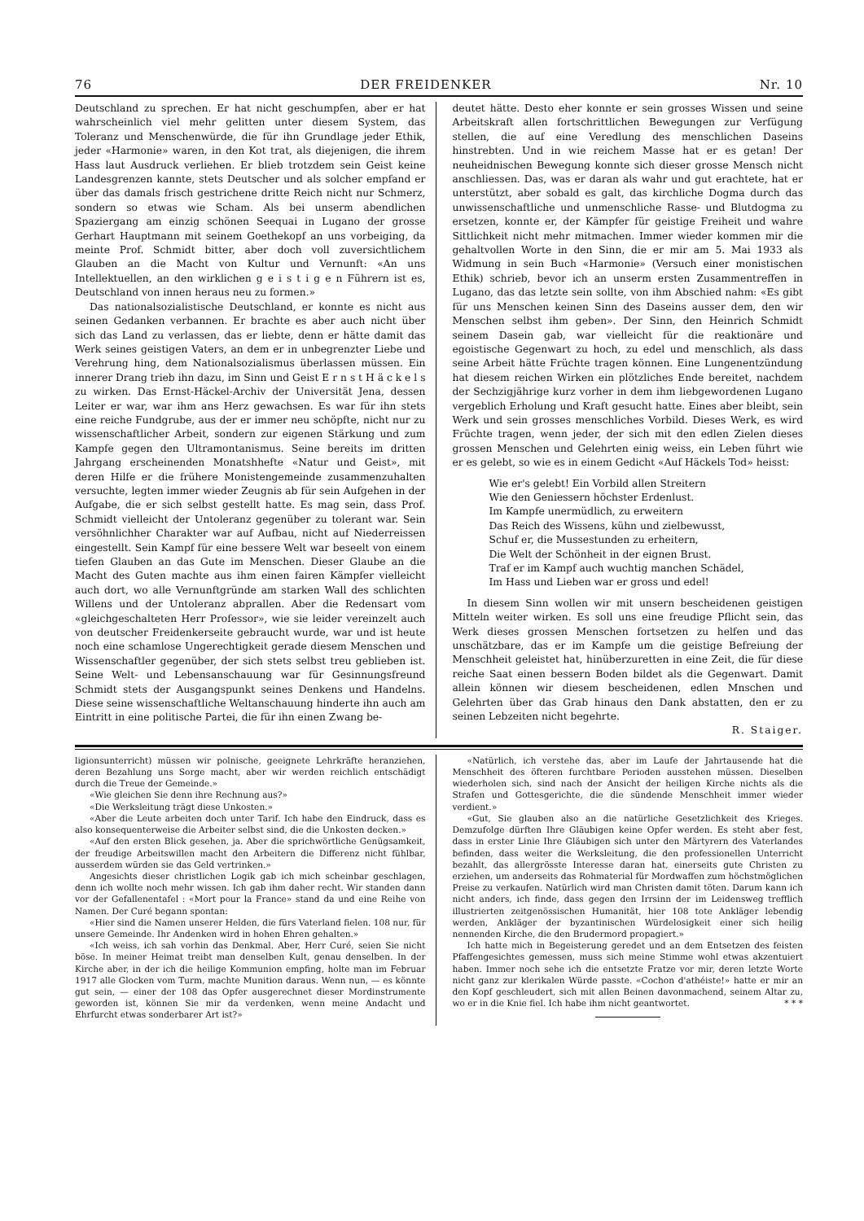76 DER FREIDENKER Nr. 10
Deutschland zu sprechen. Er hat nicht geschumpfen, aber er hat wahrscheinlich viel mehr gelitten unter diesem System, das Toleranz und Menschenwürde, die für ihn Grundlage jeder Ethik, jeder «Harmonie» waren, in den Kot trat, als diejenigen, die ihrem Hass laut Ausdruck verliehen. Er blieb trotzdem sein Geist keine Landesgrenzen kannte, stets Deutscher und als solcher empfand er über das damals frisch gestrichene dritte Reich nicht nur Schmerz, sondern so etwas wie Scham. Als bei unserm abendlichen Spaziergang am einzig schönen Seequai in Lugano der grosse Gerhart Hauptmann mit seinem Goethekopf an uns vorbeiging, da meinte Prof. Schmidt bitter, aber doch voll zuversichtlichem Glauben an die Macht von Kultur und Vernunft: «An uns Intellektuellen, an den wirklichen g e i s t i g e n Führern ist es, Deutschland von innen heraus neu zu formen.»
Das nationalsozialistische Deutschland, er konnte es nicht aus seinen Gedanken verbannen. Er brachte es aber auch nicht über sich das Land zu verlassen, das er liebte, denn er hätte damit das Werk seines geistigen Vaters, an dem er in unbegrenzter Liebe und Verehrung hing, dem Nationalsozialismus überlassen müssen. Ein innerer Drang trieb ihn dazu, im Sinn und Geist E r n s t H ä c k e l s zu wirken. Das Ernst-Häckel-Archiv der Universität Jena, dessen Leiter er war, war ihm ans Herz gewachsen. Es war für ihn stets eine reiche Fundgrube, aus der er immer neu schöpfte, nicht nur zu wissenschaftlicher Arbeit, sondern zur eigenen Stärkung und zum Kampfe gegen den Ultramontanismus. Seine bereits im dritten Jahrgang erscheinenden Monatshhefte «Natur und Geist», mit deren Hilfe er die frühere Monistengemeinde zusammenzuhalten versuchte, legten immer wieder Zeugnis ab für sein Aufgehen in der Aufgabe, die er sich selbst gestellt hatte. Es mag sein, dass Prof. Schmidt vielleicht der Untoleranz gegenüber zu tolerant war. Sein versöhnlichher Charakter war auf Aufbau, nicht auf Niederreissen eingestellt. Sein Kampf für eine bessere Welt war beseelt von einem tiefen Glauben an das Gute im Menschen. Dieser Glaube an die Macht des Guten machte aus ihm einen fairen Kämpfer vielleicht auch dort, wo alle Vernunftgründe am starken Wall des schlichten Willens und der Untoleranz abprallen. Aber die Redensart vom «gleichgeschalteten Herr Professor», wie sie leider vereinzelt auch von deutscher Freidenkerseite gebraucht wurde, war und ist heute noch eine schamlose Ungerechtigkeit gerade diesem Menschen und Wissenschaftler gegenüber, der sich stets selbst treu geblieben ist. Seine Welt- und Lebensanschauung war für Gesinnungsfreund Schmidt stets der Ausgangspunkt seines Denkens und Handelns. Diese seine wissenschaftliche Weltanschauung hinderte ihn auch am Eintritt in eine politische Partei, die für ihn einen Zwang be-
deutet hätte. Desto eher konnte er sein grosses Wissen und seine Arbeitskraft allen fortschrittlichen Bewegungen zur Verfügung stellen, die auf eine Veredlung des menschlichen Daseins hinstrebten. Und in wie reichem Masse hat er es getan! Der neuheidnischen Bewegung konnte sich dieser grosse Mensch nicht anschliessen. Das, was er daran als wahr und gut erachtete, hat er unterstützt, aber sobald es galt, das kirchliche Dogma durch das unwissenschaftliche und unmenschliche Rasse- und Blutdogma zu ersetzen, konnte er, der Kämpfer für geistige Freiheit und wahre Sittlichkeit nicht mehr mitmachen. Immer wieder kommen mir die gehaltvollen Worte in den Sinn, die er mir am 5. Mai 1933 als Widmung in sein Buch «Harmonie» (Versuch einer monistischen Ethik) schrieb, bevor ich an unserm ersten Zusammentreffen in Lugano, das das letzte sein sollte, von ihm Abschied nahm: «Es gibt für uns Menschen keinen Sinn des Daseins ausser dem, den wir Menschen selbst ihm geben». Der Sinn, den Heinrich Schmidt seinem Dasein gab, war vielleicht für die reaktionäre und egoistische Gegenwart zu hoch, zu edel und menschlich, als dass seine Arbeit hätte Früchte tragen können. Eine Lungenentzündung hat diesem reichen Wirken ein plötzliches Ende bereitet, nachdem der Sechzigjährige kurz vorher in dem ihm liebgewordenen Lugano vergeblich Erholung und Kraft gesucht hatte. Eines aber bleibt, sein Werk und sein grosses menschliches Vorbild. Dieses Werk, es wird Früchte tragen, wenn jeder, der sich mit den edlen Zielen dieses grossen Menschen und Gelehrten einig weiss, ein Leben führt wie er es gelebt, so wie es in einem Gedicht «Auf Häckels Tod» heisst:
Wie er's gelebt! Ein Vorbild allen Streitern
Wie den Geniessern höchster Erdenlust.
Im Kampfe unermüdlich, zu erweitern
Das Reich des Wissens, kühn und zielbewusst,
Schuf er, die Mussestunden zu erheitern,
Die Welt der Schönheit in der eignen Brust.
Traf er im Kampf auch wuchtig manchen Schädel,
Im Hass und Lieben war er gross und edel!
In diesem Sinn wollen wir mit unsern bescheidenen geistigen Mitteln weiter wirken. Es soll uns eine freudige Pflicht sein, das Werk dieses grossen Menschen fortsetzen zu helfen und das unschätzbare, das er im Kampfe um die geistige Befreiung der Menschheit geleistet hat, hinüberzuretten in eine Zeit, die für diese reiche Saat einen bessern Boden bildet als die Gegenwart. Damit allein können wir diesem bescheidenen, edlen Mnschen und Gelehrten über das Grab hinaus den Dank abstatten, den er zu seinen Lebzeiten nicht begehrte.
R. Staiger.
ligionsunterricht) müssen wir polnische, geeignete Lehrkräfte heranziehen, deren Bezahlung uns Sorge macht, aber wir werden reichlich entschädigt durch die Treue der Gemeinde.»
«Wie gleichen Sie denn ihre Rechnung aus?»
«Die Werksleitung trägt diese Unkosten.»
«Aber die Leute arbeiten doch unter Tarif. Ich habe den Eindruck, dass es also konsequenterweise die Arbeiter selbst sind, die die Unkosten decken.»
«Auf den ersten Blick gesehen, ja. Aber die sprichwörtliche Genügsamkeit, der freudige Arbeitswillen macht den Arbeitern die Differenz nicht fühlbar, ausserdem würden sie das Geld vertrinken.»
Angesichts dieser christlichen Logik gab ich mich scheinbar geschlagen, denn ich wollte noch mehr wissen. Ich gab ihm daher recht. Wir standen dann vor der Gefallenentafel : «Mort pour la France» stand da und eine Reihe von Namen. Der Curé begann spontan:
«Hier sind die Namen unserer Helden, die fürs Vaterland fielen. 108 nur, für unsere Gemeinde. Ihr Andenken wird in hohen Ehren gehalten.»
«Ich weiss, ich sah vorhin das Denkmal. Aber, Herr Curé, seien Sie nicht böse. In meiner Heimat treibt man denselben Kult, genau denselben. In der Kirche aber, in der ich die heilige Kommunion empfing, holte man im Februar 1917 alle Glocken vom Turm, machte Munition daraus. Wenn nun, — es könnte gut sein, — einer der 108 das Opfer ausgerechnet dieser Mordinstrumente geworden ist, können Sie mir da verdenken, wenn meine Andacht und Ehrfurcht etwas sonderbarer Art ist?»
«Natürlich, ich verstehe das, aber im Laufe der Jahrtausende hat die Menschheit des öfteren furchtbare Perioden ausstehen müssen. Dieselben wiederholen sich, sind nach der Ansicht der heiligen Kirche nichts als die Strafen und Gottesgerichte, die die sündende Menschheit immer wieder verdient.»
«Gut, Sie glauben also an die natürliche Gesetzlichkeit des Krieges. Demzufolge dürften Ihre Gläubigen keine Opfer werden. Es steht aber fest, dass in erster Linie Ihre Gläubigen sich unter den Märtyrern des Vaterlandes befinden, dass weiter die Werksleitung, die den professionellen Unterricht bezahlt, das allergrösste Interesse daran hat, einerseits gute Christen zu erziehen, um anderseits das Rohmaterial für Mordwaffen zum höchstmöglichen Preise zu verkaufen. Natürlich wird man Christen damit töten. Darum kann ich nicht anders, ich finde, dass gegen den Irrsinn der im Leidensweg trefflich illustrierten zeitgenössischen Humanität, hier 108 tote Ankläger lebendig werden, Ankläger der byzantinischen Würdelosigkeit einer sich heilig nennenden Kirche, die den Brudermord propagiert.»
Ich hatte mich in Begeisterung geredet und an dem Entsetzen des feisten Pfaffengesichtes gemessen, muss sich meine Stimme wohl etwas akzentuiert haben. Immer noch sehe ich die entsetzte Fratze vor mir, deren letzte Worte nicht ganz zur klerikalen Würde passte. «Cochon d'athéiste!» hatte er mir an den Kopf geschleudert, sich mit allen Beinen davonmachend, seinem Altar zu, wo er in die Knie fiel. Ich habe ihm nicht geantwortet. * * *